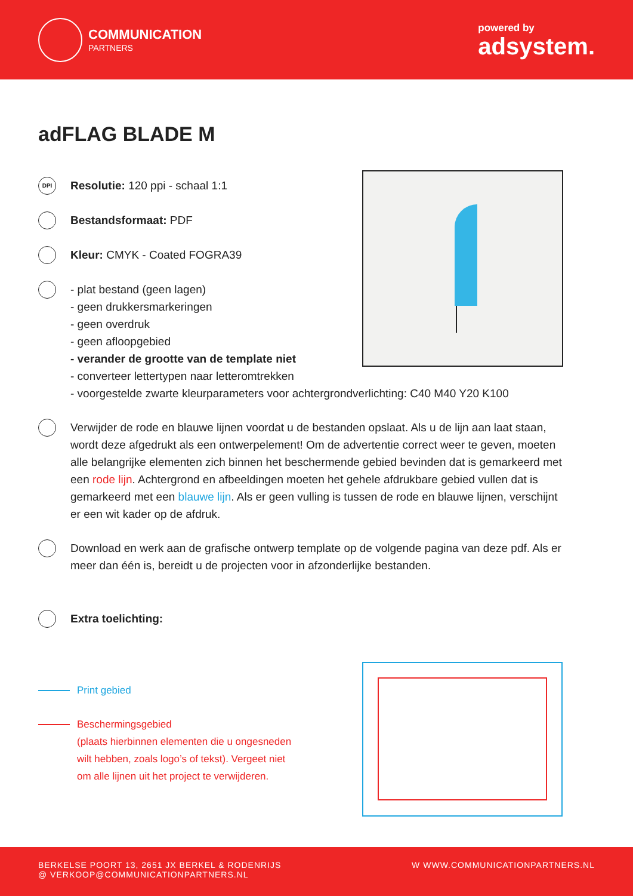COMMUNICATION
PARTNERS
powered by
adsystem.
adFLAG BLADE M
DPI
Resolutie: 120 ppi - schaal 1:1
Bestandsformaat: PDF
Kleur: CMYK - Coated FOGRA39
- plat bestand (geen lagen)
- geen drukkersmarkeringen
- geen overdruk
- geen afloopgebied
- verander de grootte van de template niet
- converteer lettertypen naar letteromtrekken
- voorgestelde zwarte kleurparameters voor achtergrondverlichting: C40 M40 Y20 K100
Verwijder de rode en blauwe lijnen voordat u de bestanden opslaat. Als u de lijn aan laat staan, wordt deze afgedrukt als een ontwerpelement! Om de advertentie correct weer te geven, moeten alle belangrijke elementen zich binnen het beschermende gebied bevinden dat is gemarkeerd met een rode lijn. Achtergrond en afbeeldingen moeten het gehele afdrukbare gebied vullen dat is gemarkeerd met een blauwe lijn. Als er geen vulling is tussen de rode en blauwe lijnen, verschijnt er een wit kader op de afdruk.
Download en werk aan de grafische ontwerp template op de volgende pagina van deze pdf. Als er meer dan één is, bereidt u de projecten voor in afzonderlijke bestanden.
Extra toelichting:
Print gebied
Beschermingsgebied
(plaats hierbinnen elementen die u ongesneden
wilt hebben, zoals logo’s of tekst). Vergeet niet
om alle lijnen uit het project te verwijderen.
BERKELSE POORT 13, 2651 JX BERKEL & RODENRIJS
@ VERKOOP@COMMUNICATIONPARTNERS.NL
W WWW.COMMUNICATIONPARTNERS.NL